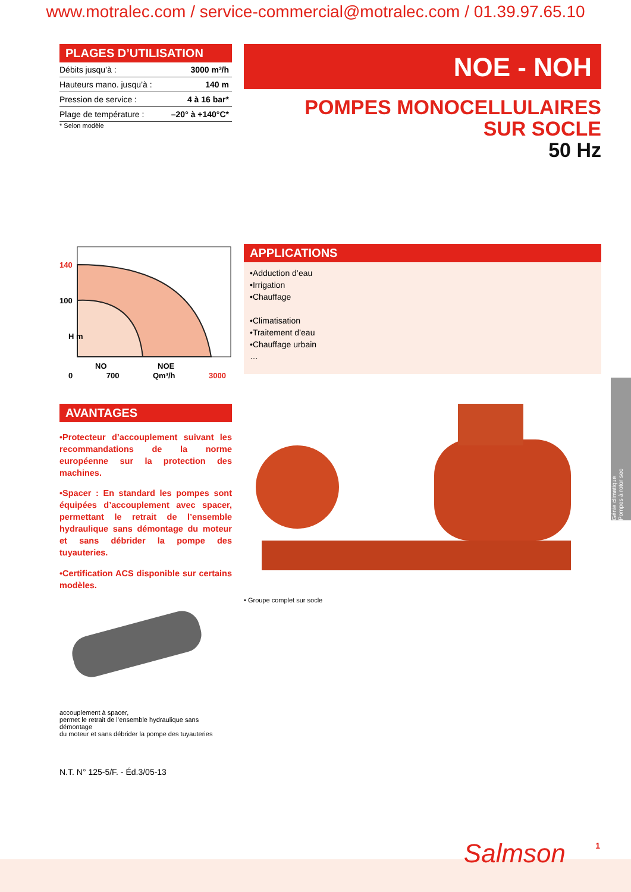www.motralec.com / service-commercial@motralec.com / 01.39.97.65.10
PLAGES D’UTILISATION
| Débits jusqu’à : | 3000 m³/h |
| Hauteurs mano. jusqu’à : | 140 m |
| Pression de service : | 4 à 16 bar* |
| Plage de température : | –20° à +140°C* |
* Selon modèle
NOE - NOH
POMPES MONOCELLULAIRES
SUR SOCLE
50 Hz
140
100
H m
NO
NOE
0 700 Qm³/h 3000
AVANTAGES
•Protecteur d’accouplement suivant les recommandations de la norme européenne sur la protection des machines.
•Spacer : En standard les pompes sont équipées d’accouplement avec spacer, permettant le retrait de l’ensemble hydraulique sans démontage du moteur et sans débrider la pompe des tuyauteries.
•Certification ACS disponible sur certains modèles.
accouplement à spacer,
permet le retrait de l’ensemble hydraulique sans démontage
du moteur et sans débrider la pompe des tuyauteries
N.T. N° 125-5/F. - Éd.3/05-13
APPLICATIONS
•Adduction d’eau
•Irrigation
•Chauffage
•Climatisation
•Traitement d’eau
•Chauffage urbain
…
• Groupe complet sur socle
Génie climatique
Pompes à rotor sec
Salmson 1